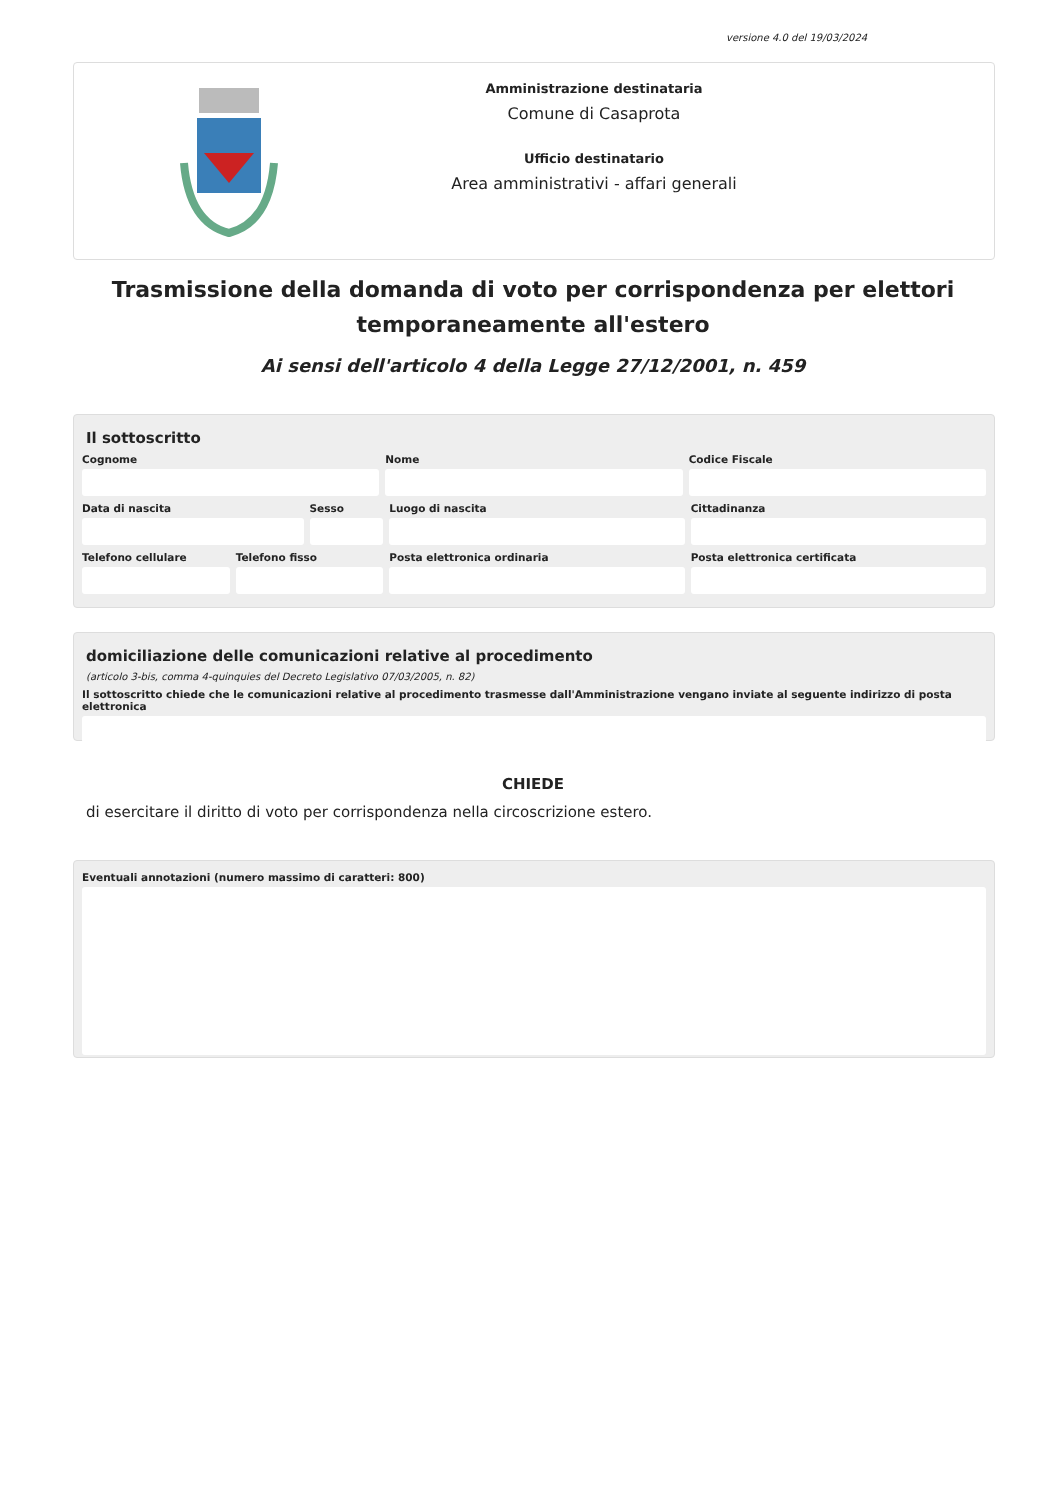versione 4.0 del 19/03/2024
Amministrazione destinataria
Comune di Casaprota
Ufficio destinatario
Area amministrativi - affari generali
Trasmissione della domanda di voto per corrispondenza per elettori temporaneamente all'estero
Ai sensi dell'articolo 4 della Legge 27/12/2001, n. 459
Il sottoscritto
Cognome Nome Codice Fiscale
Data di nascita Sesso Luogo di nascita Cittadinanza
Telefono cellulare Telefono fisso Posta elettronica ordinaria Posta elettronica certificata
domiciliazione delle comunicazioni relative al procedimento
(articolo 3-bis, comma 4-quinquies del Decreto Legislativo 07/03/2005, n. 82)
Il sottoscritto chiede che le comunicazioni relative al procedimento trasmesse dall'Amministrazione vengano inviate al seguente indirizzo di posta elettronica
CHIEDE
di esercitare il diritto di voto per corrispondenza nella circoscrizione estero.
Eventuali annotazioni (numero massimo di caratteri: 800)